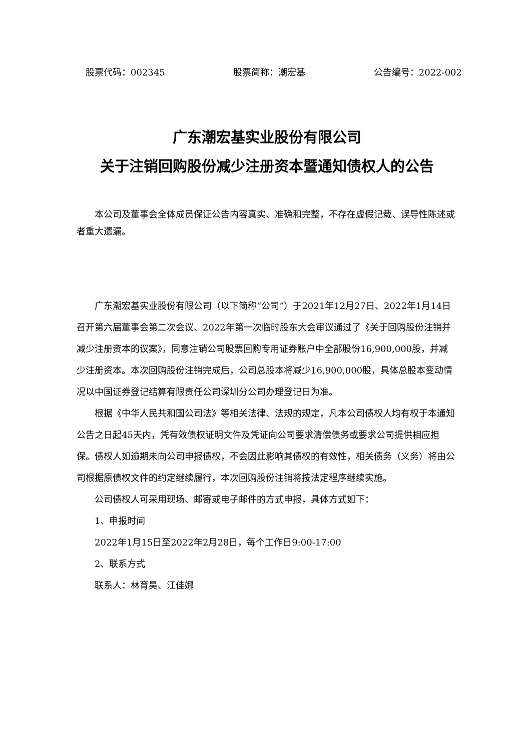股票代码：002345 股票简称：潮宏基 公告编号：2022-002
广东潮宏基实业股份有限公司
关于注销回购股份减少注册资本暨通知债权人的公告
本公司及董事会全体成员保证公告内容真实、准确和完整，不存在虚假记载、误导性陈述或者重大遗漏。
广东潮宏基实业股份有限公司（以下简称“公司”）于2021年12月27日、2022年1月14日召开第六届董事会第二次会议、2022年第一次临时股东大会审议通过了《关于回购股份注销并减少注册资本的议案》，同意注销公司股票回购专用证券账户中全部股份16,900,000股，并减少注册资本。本次回购股份注销完成后，公司总股本将减少16,900,000股，具体总股本变动情况以中国证券登记结算有限责任公司深圳分公司办理登记日为准。
根据《中华人民共和国公司法》等相关法律、法规的规定，凡本公司债权人均有权于本通知公告之日起45天内，凭有效债权证明文件及凭证向公司要求清偿债务或要求公司提供相应担保。债权人如逾期未向公司申报债权，不会因此影响其债权的有效性，相关债务（义务）将由公司根据原债权文件的约定继续履行，本次回购股份注销将按法定程序继续实施。
公司债权人可采用现场、邮寄或电子邮件的方式申报，具体方式如下：
1、申报时间
2022年1月15日至2022年2月28日，每个工作日9:00-17:00
2、联系方式
联系人：林育昊、江佳娜